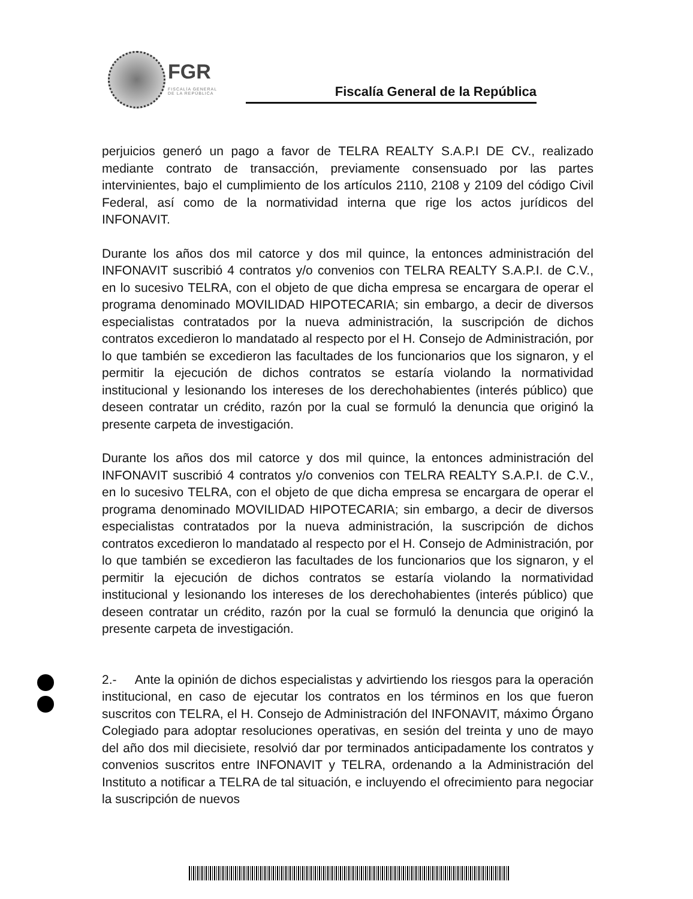FGR
FISCALÍA GENERAL
DE LA REPÚBLICA
Fiscalía General de la República
perjuicios generó un pago a favor de TELRA REALTY S.A.P.I DE CV., realizado mediante contrato de transacción, previamente consensuado por las partes intervinientes, bajo el cumplimiento de los artículos 2110, 2108 y 2109 del código Civil Federal, así como de la normatividad interna que rige los actos jurídicos del INFONAVIT.
Durante los años dos mil catorce y dos mil quince, la entonces administración del INFONAVIT suscribió 4 contratos y/o convenios con TELRA REALTY S.A.P.I. de C.V., en lo sucesivo TELRA, con el objeto de que dicha empresa se encargara de operar el programa denominado MOVILIDAD HIPOTECARIA; sin embargo, a decir de diversos especialistas contratados por la nueva administración, la suscripción de dichos contratos excedieron lo mandatado al respecto por el H. Consejo de Administración, por lo que también se excedieron las facultades de los funcionarios que los signaron, y el permitir la ejecución de dichos contratos se estaría violando la normatividad institucional y lesionando los intereses de los derechohabientes (interés público) que deseen contratar un crédito, razón por la cual se formuló la denuncia que originó la presente carpeta de investigación.
Durante los años dos mil catorce y dos mil quince, la entonces administración del INFONAVIT suscribió 4 contratos y/o convenios con TELRA REALTY S.A.P.I. de C.V., en lo sucesivo TELRA, con el objeto de que dicha empresa se encargara de operar el programa denominado MOVILIDAD HIPOTECARIA; sin embargo, a decir de diversos especialistas contratados por la nueva administración, la suscripción de dichos contratos excedieron lo mandatado al respecto por el H. Consejo de Administración, por lo que también se excedieron las facultades de los funcionarios que los signaron, y el permitir la ejecución de dichos contratos se estaría violando la normatividad institucional y lesionando los intereses de los derechohabientes (interés público) que deseen contratar un crédito, razón por la cual se formuló la denuncia que originó la presente carpeta de investigación.
2.- Ante la opinión de dichos especialistas y advirtiendo los riesgos para la operación institucional, en caso de ejecutar los contratos en los términos en los que fueron suscritos con TELRA, el H. Consejo de Administración del INFONAVIT, máximo Órgano Colegiado para adoptar resoluciones operativas, en sesión del treinta y uno de mayo del año dos mil diecisiete, resolvió dar por terminados anticipadamente los contratos y convenios suscritos entre INFONAVIT y TELRA, ordenando a la Administración del Instituto a notificar a TELRA de tal situación, e incluyendo el ofrecimiento para negociar la suscripción de nuevos